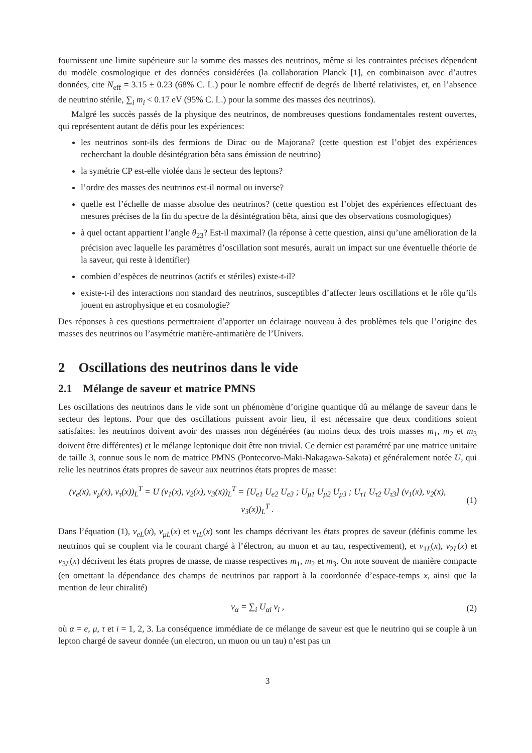fournissent une limite supérieure sur la somme des masses des neutrinos, même si les contraintes précises dépendent du modèle cosmologique et des données considérées (la collaboration Planck [1], en combinaison avec d’autres données, cite N<sub>eff</sub> = 3.15 ± 0.23 (68% C. L.) pour le nombre effectif de degrés de liberté relativistes, et, en l’absence de neutrino stérile, ∑<sub>i</sub> m<sub>i</sub> < 0.17 eV (95% C. L.) pour la somme des masses des neutrinos).
Malgré les succès passés de la physique des neutrinos, de nombreuses questions fondamentales restent ouvertes, qui représentent autant de défis pour les expériences:
les neutrinos sont-ils des fermions de Dirac ou de Majorana? (cette question est l’objet des expériences recherchant la double désintégration bêta sans émission de neutrino)
la symétrie CP est-elle violée dans le secteur des leptons?
l’ordre des masses des neutrinos est-il normal ou inverse?
quelle est l’échelle de masse absolue des neutrinos? (cette question est l’objet des expériences effectuant des mesures précises de la fin du spectre de la désintégration bêta, ainsi que des observations cosmologiques)
à quel octant appartient l’angle θ<sub>23</sub>? Est-il maximal? (la réponse à cette question, ainsi qu’une amélioration de la précision avec laquelle les paramètres d’oscillation sont mesurés, aurait un impact sur une éventuelle théorie de la saveur, qui reste à identifier)
combien d’espèces de neutrinos (actifs et stériles) existe-t-il?
existe-t-il des interactions non standard des neutrinos, susceptibles d’affecter leurs oscillations et le rôle qu’ils jouent en astrophysique et en cosmologie?
Des réponses à ces questions permettraient d’apporter un éclairage nouveau à des problèmes tels que l’origine des masses des neutrinos ou l’asymétrie matière-antimatière de l’Univers.
2 Oscillations des neutrinos dans le vide
2.1 Mélange de saveur et matrice PMNS
Les oscillations des neutrinos dans le vide sont un phénomène d’origine quantique dû au mélange de saveur dans le secteur des leptons. Pour que des oscillations puissent avoir lieu, il est nécessaire que deux conditions soient satisfaites: les neutrinos doivent avoir des masses non dégénérées (au moins deux des trois masses m<sub>1</sub>, m<sub>2</sub> et m<sub>3</sub> doivent être différentes) et le mélange leptonique doit être non trivial. Ce dernier est paramétré par une matrice unitaire de taille 3, connue sous le nom de matrice PMNS (Pontecorvo-Maki-Nakagawa-Sakata) et généralement notée U, qui relie les neutrinos états propres de saveur aux neutrinos états propres de masse:
(ν<sub>e</sub>(x), ν<sub>μ</sub>(x), ν<sub>τ</sub>(x))<sub>L</sub><sup>T</sup> = U (ν<sub>1</sub>(x), ν<sub>2</sub>(x), ν<sub>3</sub>(x))<sub>L</sub><sup>T</sup> = [U<sub>e1</sub> U<sub>e2</sub> U<sub>e3</sub> ; U<sub>μ1</sub> U<sub>μ2</sub> U<sub>μ3</sub> ; U<sub>τ1</sub> U<sub>τ2</sub> U<sub>τ3</sub>] (ν<sub>1</sub>(x), ν<sub>2</sub>(x), ν<sub>3</sub>(x))<sub>L</sub><sup>T</sup> .
(1)
Dans l’équation (1), ν<sub>eL</sub>(x), ν<sub>μL</sub>(x) et ν<sub>τL</sub>(x) sont les champs décrivant les états propres de saveur (définis comme les neutrinos qui se couplent via le courant chargé à l’électron, au muon et au tau, respectivement), et ν<sub>1L</sub>(x), ν<sub>2L</sub>(x) et ν<sub>3L</sub>(x) décrivent les états propres de masse, de masse respectives m<sub>1</sub>, m<sub>2</sub> et m<sub>3</sub>. On note souvent de manière compacte (en omettant la dépendance des champs de neutrinos par rapport à la coordonnée d’espace-temps x, ainsi que la mention de leur chiralité)
ν<sub>α</sub> = ∑<sub>i</sub> U<sub>αi</sub> ν<sub>i</sub> , (2)
où α = e, μ, τ et i = 1, 2, 3. La conséquence immédiate de ce mélange de saveur est que le neutrino qui se couple à un lepton chargé de saveur donnée (un electron, un muon ou un tau) n’est pas un
3